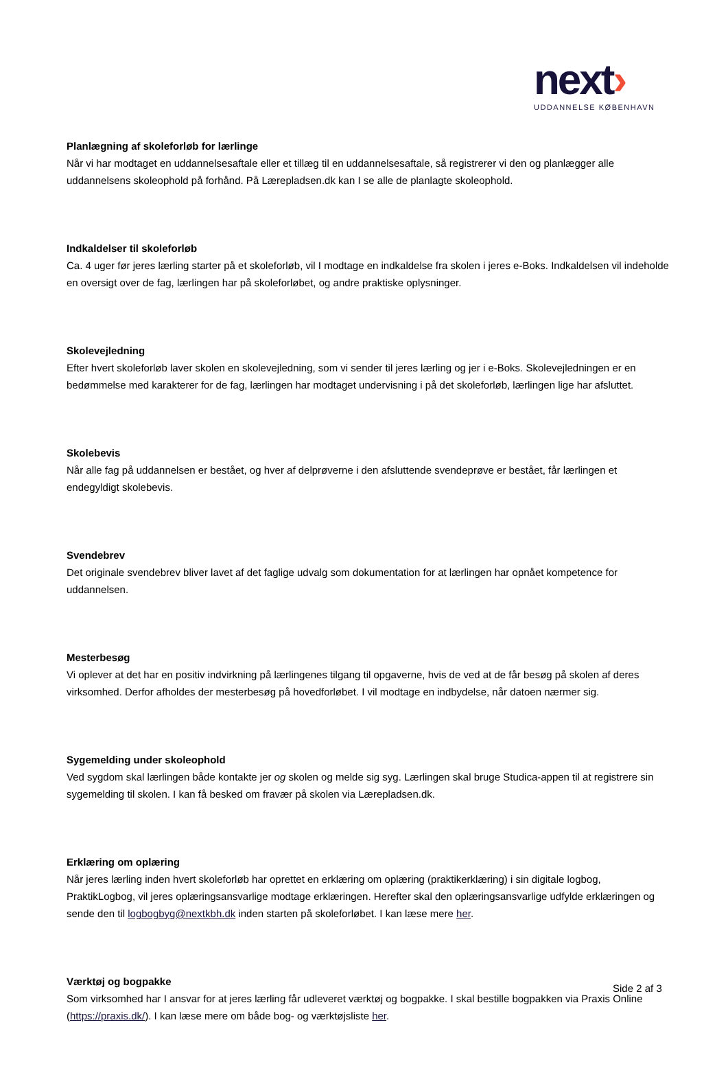next›
UDDANNELSE KØBENHAVN
Planlægning af skoleforløb for lærlinge
Når vi har modtaget en uddannelsesaftale eller et tillæg til en uddannelsesaftale, så registrerer vi den og planlægger alle uddannelsens skoleophold på forhånd. På Lærepladsen.dk kan I se alle de planlagte skoleophold.
Indkaldelser til skoleforløb
Ca. 4 uger før jeres lærling starter på et skoleforløb, vil I modtage en indkaldelse fra skolen i jeres e-Boks. Indkaldelsen vil indeholde en oversigt over de fag, lærlingen har på skoleforløbet, og andre praktiske oplysninger.
Skolevejledning
Efter hvert skoleforløb laver skolen en skolevejledning, som vi sender til jeres lærling og jer i e-Boks. Skolevejledningen er en bedømmelse med karakterer for de fag, lærlingen har modtaget undervisning i på det skoleforløb, lærlingen lige har afsluttet.
Skolebevis
Når alle fag på uddannelsen er bestået, og hver af delprøverne i den afsluttende svendeprøve er bestået, får lærlingen et endegyldigt skolebevis.
Svendebrev
Det originale svendebrev bliver lavet af det faglige udvalg som dokumentation for at lærlingen har opnået kompetence for uddannelsen.
Mesterbesøg
Vi oplever at det har en positiv indvirkning på lærlingenes tilgang til opgaverne, hvis de ved at de får besøg på skolen af deres virksomhed. Derfor afholdes der mesterbesøg på hovedforløbet. I vil modtage en indbydelse, når datoen nærmer sig.
Sygemelding under skoleophold
Ved sygdom skal lærlingen både kontakte jer og skolen og melde sig syg. Lærlingen skal bruge Studica-appen til at registrere sin sygemelding til skolen. I kan få besked om fravær på skolen via Lærepladsen.dk.
Erklæring om oplæring
Når jeres lærling inden hvert skoleforløb har oprettet en erklæring om oplæring (praktikerklæring) i sin digitale logbog, PraktikLogbog, vil jeres oplæringsansvarlige modtage erklæringen. Herefter skal den oplæringsansvarlige udfylde erklæringen og sende den til logbogbyg@nextkbh.dk inden starten på skoleforløbet. I kan læse mere her.
Værktøj og bogpakke
Som virksomhed har I ansvar for at jeres lærling får udleveret værktøj og bogpakke. I skal bestille bogpakken via Praxis Online (https://praxis.dk/). I kan læse mere om både bog- og værktøjsliste her.
Side 2 af 3